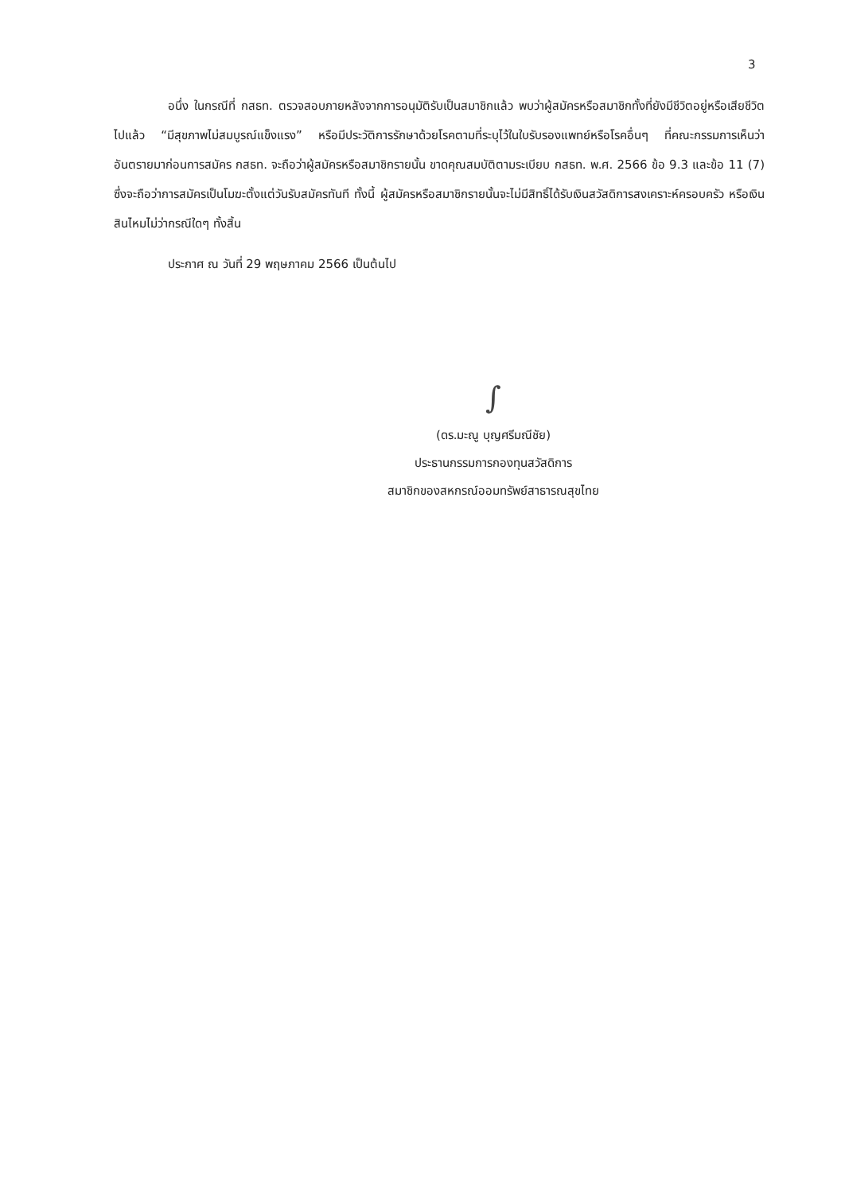3
อนึ่ง ในกรณีที่ กสธท. ตรวจสอบภายหลังจากการอนุมัติรับเป็นสมาชิกแล้ว พบว่าผู้สมัครหรือสมาชิกทั้งที่ยังมีชีวิตอยู่หรือเสียชีวิตไปแล้ว “มีสุขภาพไม่สมบูรณ์แข็งแรง” หรือมีประวัติการรักษาด้วยโรคตามที่ระบุไว้ในใบรับรองแพทย์หรือโรคอื่นๆ ที่คณะกรรมการเห็นว่าอันตรายมาก่อนการสมัคร กสธท. จะถือว่าผู้สมัครหรือสมาชิกรายนั้น ขาดคุณสมบัติตามระเบียบ กสธท. พ.ศ. 2566 ข้อ 9.3 และข้อ 11 (7) ซึ่งจะถือว่าการสมัครเป็นโมฆะตั้งแต่วันรับสมัครทันที ทั้งนี้ ผู้สมัครหรือสมาชิกรายนั้นจะไม่มีสิทธิ์ได้รับเงินสวัสดิการสงเคราะห์ครอบครัว หรือเงินสินไหมไม่ว่ากรณีใดๆ ทั้งสิ้น
ประกาศ ณ วันที่ 29 พฤษภาคม 2566 เป็นต้นไป
∫
(ดร.มะณู บุญศรีมณีชัย)
ประธานกรรมการกองทุนสวัสดิการ
สมาชิกของสหกรณ์ออมทรัพย์สาธารณสุขไทย